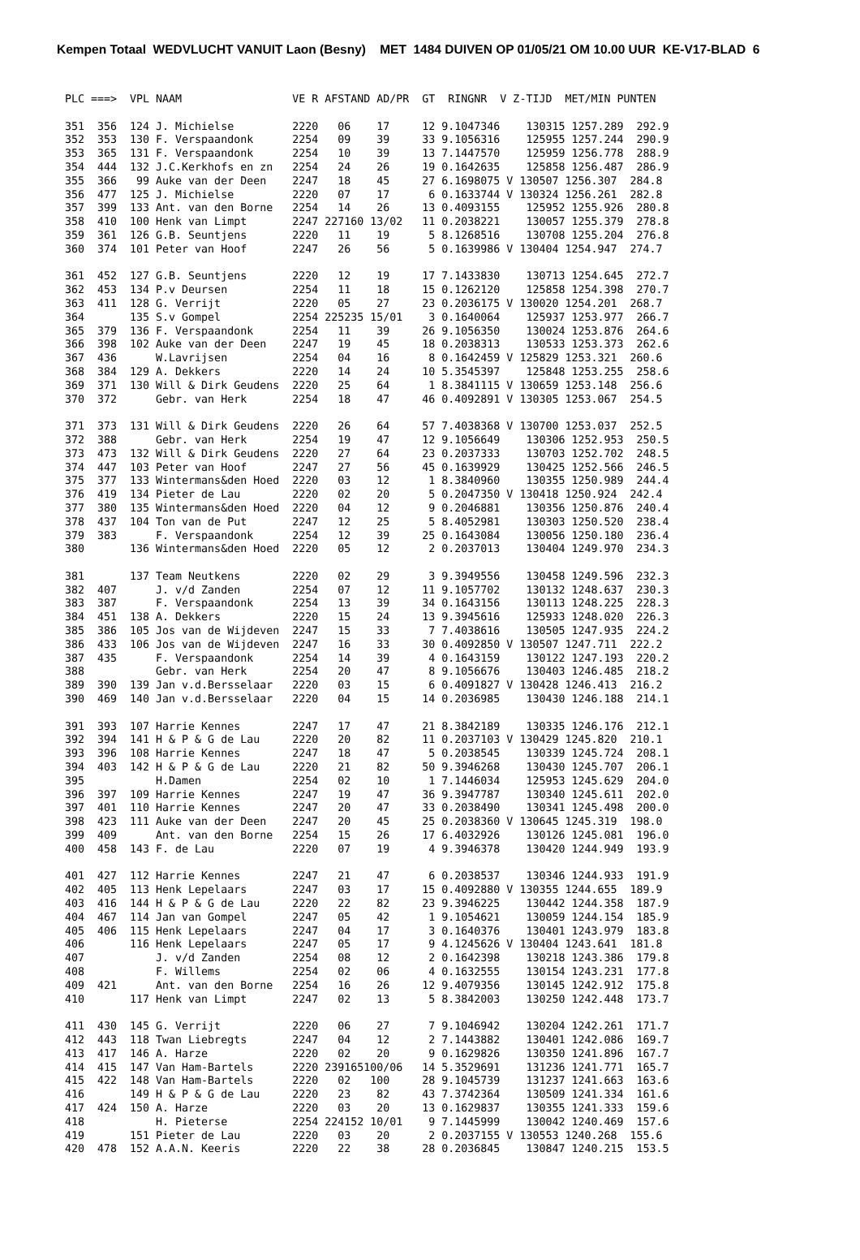Kempen Totaal WEDVLUCHT VANUIT Laon (Besny) MET 1484 DUIVEN OP 01/05/21 OM 10.00 UUR KE-V17-BLAD 6
PLC ===>  VPL NAAM                 VE R AFSTAND AD/PR  GT  RINGNR  V Z-TIJD  MET/MIN PUNTEN

351  356  124 J. Michielse         2220   06    17     12 9.1047346    130315 1257.289  292.9
352  353  130 F. Verspaandonk      2254   09    39     33 9.1056316    125955 1257.244  290.9
353  365  131 F. Verspaandonk      2254   10    39     13 7.1447570    125959 1256.778  288.9
354  444  132 J.C.Kerkhofs en zn   2254   24    26     19 0.1642635    125858 1256.487  286.9
355  366   99 Auke van der Deen    2247   18    45     27 6.1698075 V 130507 1256.307  284.8
356  477  125 J. Michielse         2220   07    17      6 0.1633744 V 130324 1256.261  282.8
357  399  133 Ant. van den Borne   2254   14    26     13 0.4093155    125952 1255.926  280.8
358  410  100 Henk van Limpt       2247 227160 13/02   11 0.2038221    130057 1255.379  278.8
359  361  126 G.B. Seuntjens       2220   11    19      5 8.1268516    130708 1255.204  276.8
360  374  101 Peter van Hoof       2247   26    56      5 0.1639986 V 130404 1254.947  274.7

361  452  127 G.B. Seuntjens       2220   12    19     17 7.1433830    130713 1254.645  272.7
362  453  134 P.v Deursen          2254   11    18     15 0.1262120    125858 1254.398  270.7
363  411  128 G. Verrijt           2220   05    27     23 0.2036175 V 130020 1254.201  268.7
364       135 S.v Gompel           2254 225235 15/01    3 0.1640064    125937 1253.977  266.7
365  379  136 F. Verspaandonk      2254   11    39     26 9.1056350    130024 1253.876  264.6
366  398  102 Auke van der Deen    2247   19    45     18 0.2038313    130533 1253.373  262.6
367  436      W.Lavrijsen          2254   04    16      8 0.1642459 V 125829 1253.321  260.6
368  384  129 A. Dekkers           2220   14    24     10 5.3545397    125848 1253.255  258.6
369  371  130 Will & Dirk Geudens  2220   25    64      1 8.3841115 V 130659 1253.148  256.6
370  372      Gebr. van Herk       2254   18    47     46 0.4092891 V 130305 1253.067  254.5

371  373  131 Will & Dirk Geudens  2220   26    64     57 7.4038368 V 130700 1253.037  252.5
372  388      Gebr. van Herk       2254   19    47     12 9.1056649    130306 1252.953  250.5
373  473  132 Will & Dirk Geudens  2220   27    64     23 0.2037333    130703 1252.702  248.5
374  447  103 Peter van Hoof       2247   27    56     45 0.1639929    130425 1252.566  246.5
375  377  133 Wintermans&den Hoed  2220   03    12      1 8.3840960    130355 1250.989  244.4
376  419  134 Pieter de Lau        2220   02    20      5 0.2047350 V 130418 1250.924  242.4
377  380  135 Wintermans&den Hoed  2220   04    12      9 0.2046881    130356 1250.876  240.4
378  437  104 Ton van de Put       2247   12    25      5 8.4052981    130303 1250.520  238.4
379  383      F. Verspaandonk      2254   12    39     25 0.1643084    130056 1250.180  236.4
380       136 Wintermans&den Hoed  2220   05    12      2 0.2037013    130404 1249.970  234.3

381       137 Team Neutkens        2220   02    29      3 9.3949556    130458 1249.596  232.3
382  407      J. v/d Zanden        2254   07    12     11 9.1057702    130132 1248.637  230.3
383  387      F. Verspaandonk      2254   13    39     34 0.1643156    130113 1248.225  228.3
384  451  138 A. Dekkers           2220   15    24     13 9.3945616    125933 1248.020  226.3
385  386  105 Jos van de Wijdeven  2247   15    33      7 7.4038616    130505 1247.935  224.2
386  433  106 Jos van de Wijdeven  2247   16    33     30 0.4092850 V 130507 1247.711  222.2
387  435      F. Verspaandonk      2254   14    39      4 0.1643159    130122 1247.193  220.2
388           Gebr. van Herk       2254   20    47      8 9.1056676    130403 1246.485  218.2
389  390  139 Jan v.d.Bersselaar   2220   03    15      6 0.4091827 V 130428 1246.413  216.2
390  469  140 Jan v.d.Bersselaar   2220   04    15     14 0.2036985    130430 1246.188  214.1

391  393  107 Harrie Kennes        2247   17    47     21 8.3842189    130335 1246.176  212.1
392  394  141 H & P & G de Lau     2220   20    82     11 0.2037103 V 130429 1245.820  210.1
393  396  108 Harrie Kennes        2247   18    47      5 0.2038545    130339 1245.724  208.1
394  403  142 H & P & G de Lau     2220   21    82     50 9.3946268    130430 1245.707  206.1
395           H.Damen              2254   02    10      1 7.1446034    125953 1245.629  204.0
396  397  109 Harrie Kennes        2247   19    47     36 9.3947787    130340 1245.611  202.0
397  401  110 Harrie Kennes        2247   20    47     33 0.2038490    130341 1245.498  200.0
398  423  111 Auke van der Deen    2247   20    45     25 0.2038360 V 130645 1245.319  198.0
399  409      Ant. van den Borne   2254   15    26     17 6.4032926    130126 1245.081  196.0
400  458  143 F. de Lau            2220   07    19      4 9.3946378    130420 1244.949  193.9

401  427  112 Harrie Kennes        2247   21    47      6 0.2038537    130346 1244.933  191.9
402  405  113 Henk Lepelaars       2247   03    17     15 0.4092880 V 130355 1244.655  189.9
403  416  144 H & P & G de Lau     2220   22    82     23 9.3946225    130442 1244.358  187.9
404  467  114 Jan van Gompel       2247   05    42      1 9.1054621    130059 1244.154  185.9
405  406  115 Henk Lepelaars       2247   04    17      3 0.1640376    130401 1243.979  183.8
406       116 Henk Lepelaars       2247   05    17      9 4.1245626 V 130404 1243.641  181.8
407           J. v/d Zanden        2254   08    12      2 0.1642398    130218 1243.386  179.8
408           F. Willems           2254   02    06      4 0.1632555    130154 1243.231  177.8
409  421      Ant. van den Borne   2254   16    26     12 9.4079356    130145 1242.912  175.8
410       117 Henk van Limpt       2247   02    13      5 8.3842003    130250 1242.448  173.7

411  430  145 G. Verrijt           2220   06    27      7 9.1046942    130204 1242.261  171.7
412  443  118 Twan Liebregts       2247   04    12      2 7.1443882    130401 1242.086  169.7
413  417  146 A. Harze             2220   02    20      9 0.1629826    130350 1241.896  167.7
414  415  147 Van Ham-Bartels      2220 239165100/06   14 5.3529691    131236 1241.771  165.7
415  422  148 Van Ham-Bartels      2220   02   100     28 9.1045739    131237 1241.663  163.6
416       149 H & P & G de Lau     2220   23    82     43 7.3742364    130509 1241.334  161.6
417  424  150 A. Harze             2220   03    20     13 0.1629837    130355 1241.333  159.6
418           H. Pieterse          2254 224152 10/01    9 7.1445999    130042 1240.469  157.6
419       151 Pieter de Lau        2220   03    20      2 0.2037155 V 130553 1240.268  155.6
420  478  152 A.A.N. Keeris        2220   22    38     28 0.2036845    130847 1240.215  153.5